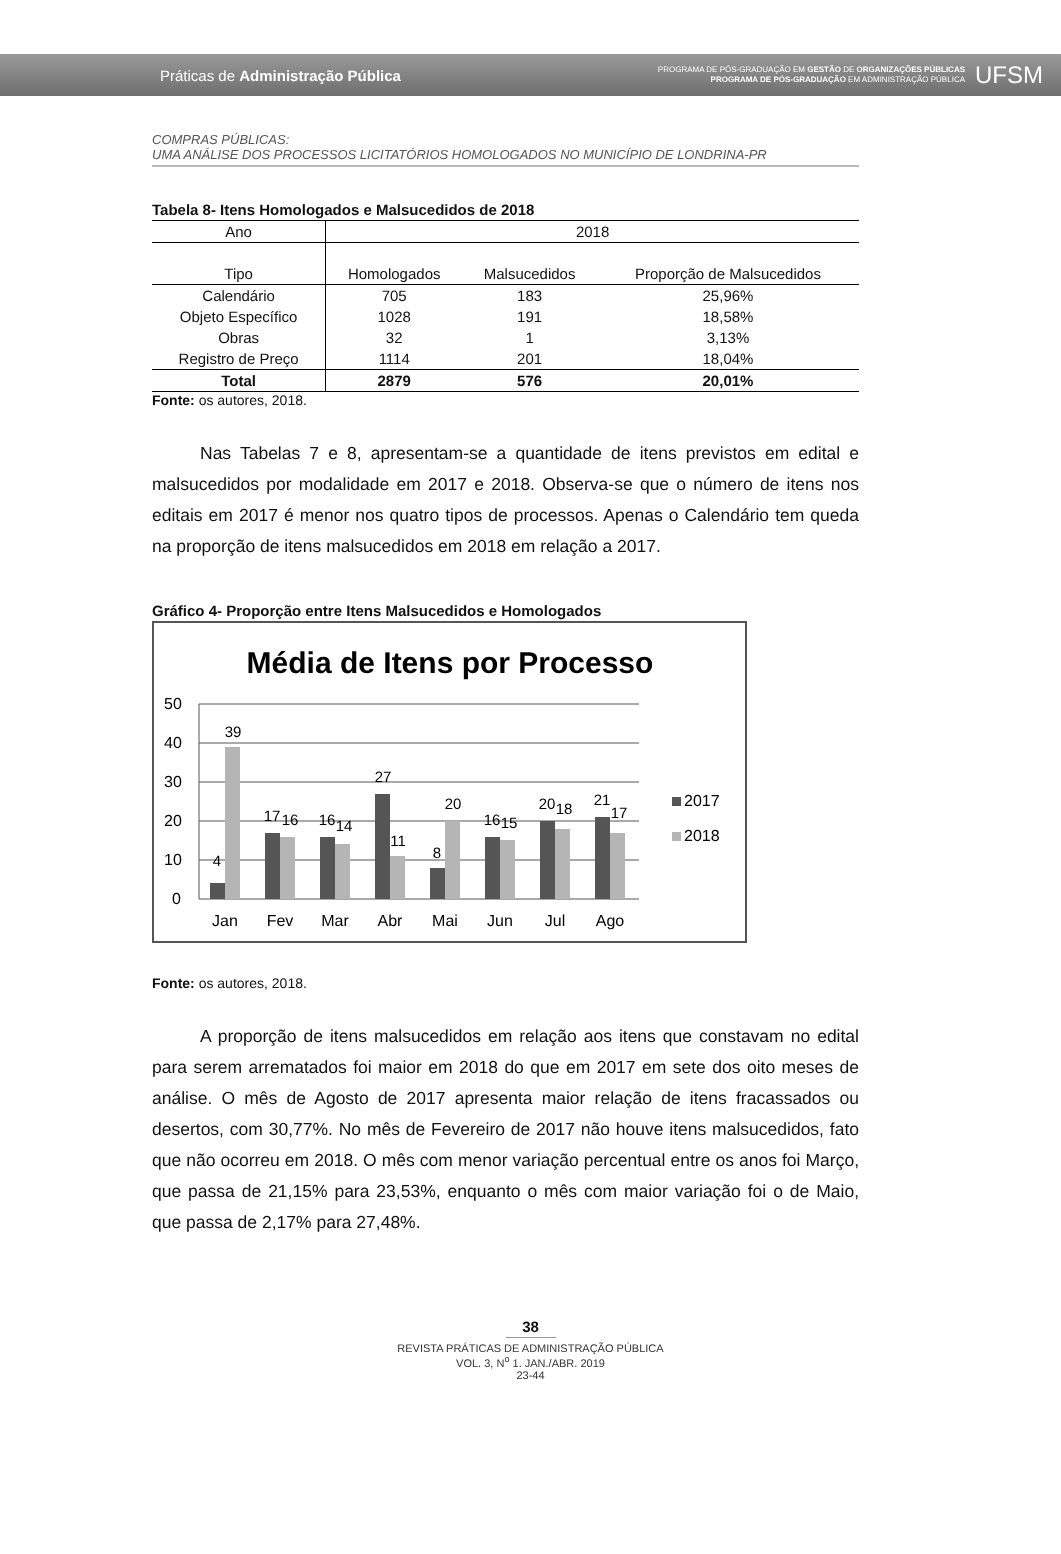Práticas de Administração Pública
PROGRAMA DE PÓS-GRADUAÇÃO EM GESTÃO DE ORGANIZAÇÕES PÚBLICAS
PROGRAMA DE PÓS-GRADUAÇÃO EM ADMINISTRAÇÃO PÚBLICA
UFSM
COMPRAS PÚBLICAS:
UMA ANÁLISE DOS PROCESSOS LICITATÓRIOS HOMOLOGADOS NO MUNICÍPIO DE LONDRINA-PR
Tabela 8- Itens Homologados e Malsucedidos de 2018
| Ano | 2018 | | |
| Tipo | Homologados | Malsucedidos | Proporção de Malsucedidos |
| Calendário | 705 | 183 | 25,96% |
| Objeto Específico | 1028 | 191 | 18,58% |
| Obras | 32 | 1 | 3,13% |
| Registro de Preço | 1114 | 201 | 18,04% |
| Total | 2879 | 576 | 20,01% |
Fonte: os autores, 2018.
Nas Tabelas 7 e 8, apresentam-se a quantidade de itens previstos em edital e malsucedidos por modalidade em 2017 e 2018. Observa-se que o número de itens nos editais em 2017 é menor nos quatro tipos de processos. Apenas o Calendário tem queda na proporção de itens malsucedidos em 2018 em relação a 2017.
Gráfico 4- Proporção entre Itens Malsucedidos e Homologados
Média de Itens por Processo
50
40
30
20
10
0
4
39
17
16
16
14
27
11
8
20
16
15
20
18
21
17
Jan
Fev
Mar
Abr
Mai
Jun
Jul
Ago
2017
2018
Fonte: os autores, 2018.
A proporção de itens malsucedidos em relação aos itens que constavam no edital para serem arrematados foi maior em 2018 do que em 2017 em sete dos oito meses de análise. O mês de Agosto de 2017 apresenta maior relação de itens fracassados ou desertos, com 30,77%. No mês de Fevereiro de 2017 não houve itens malsucedidos, fato que não ocorreu em 2018. O mês com menor variação percentual entre os anos foi Março, que passa de 21,15% para 23,53%, enquanto o mês com maior variação foi o de Maio, que passa de 2,17% para 27,48%.
38
REVISTA PRÁTICAS DE ADMINISTRAÇÃO PÚBLICA
VOL. 3, N<sup>o</sup> 1. JAN./ABR. 2019
23-44